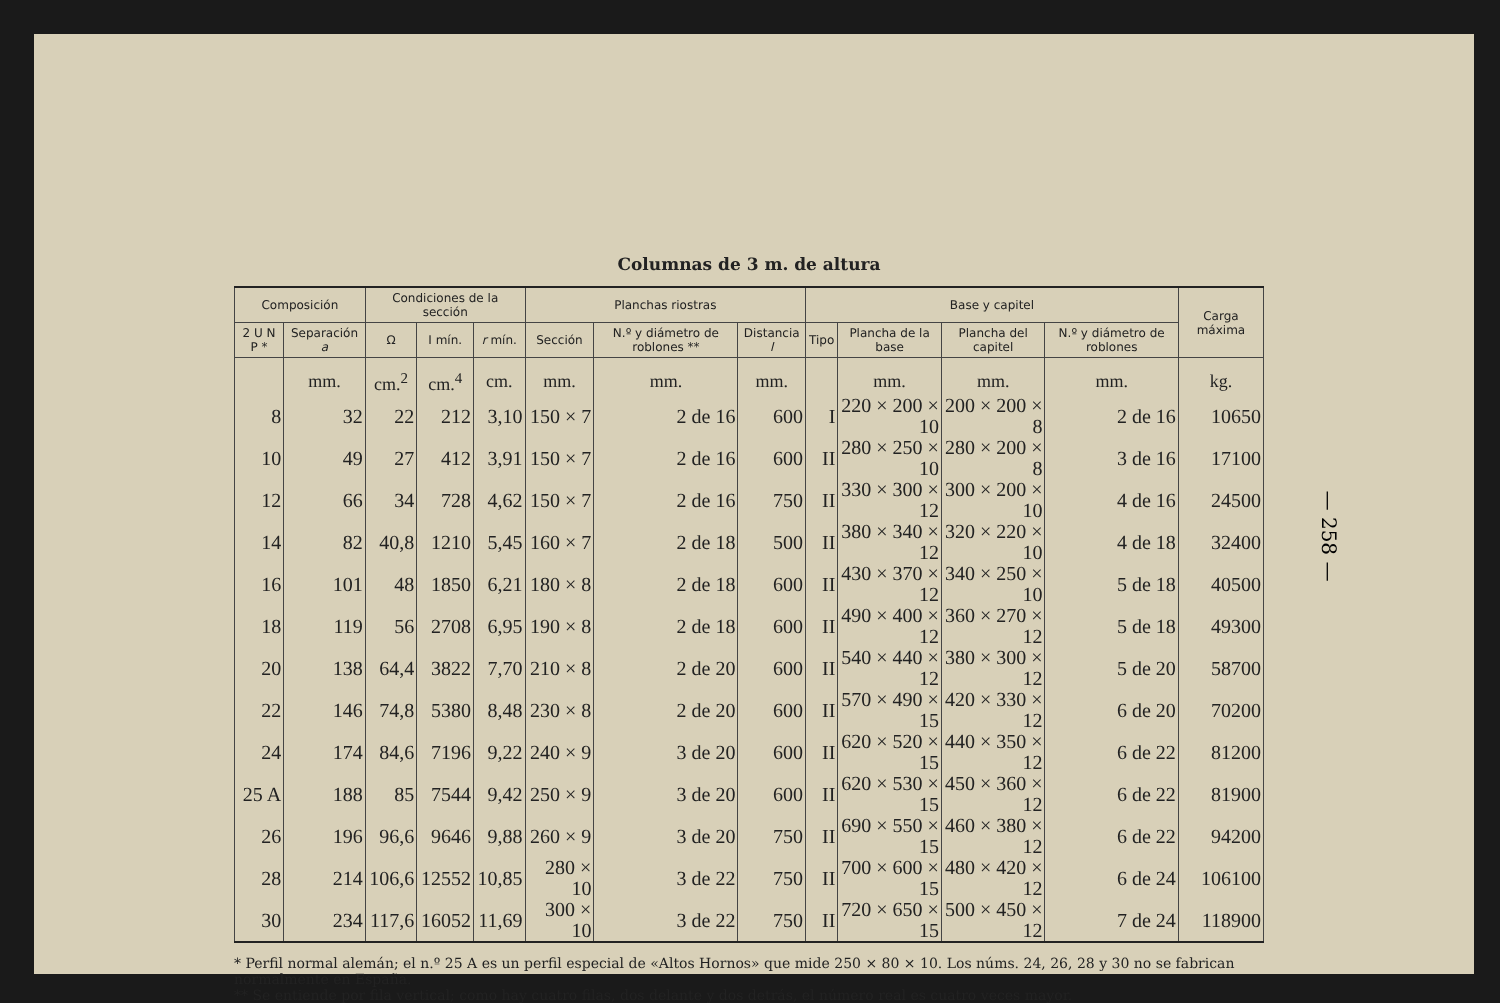Columnas de 3 m. de altura
| Composición | | Condiciones de la sección | | | Planchas riostras | | | Base y capitel | | | | Carga máxima |
| --- | --- | --- | --- | --- | --- | --- | --- | --- | --- | --- | --- | --- |
| 2 U N P * | Separación a | Ω | I mín. | r mín. | Sección | N.º y diámetro de roblones ** | Distancia l | Tipo | Plancha de la base | Plancha del capitel | N.º y diámetro de roblones | |
| | mm. | cm.<sup>2</sup> | cm.<sup>4</sup> | cm. | mm. | mm. | mm. | | mm. | mm. | mm. | kg. |
| 8 | 32 | 22 | 212 | 3,10 | 150 × 7 | 2 de 16 | 600 | I | 220 × 200 × 10 | 200 × 200 × 8 | 2 de 16 | 10650 |
| 10 | 49 | 27 | 412 | 3,91 | 150 × 7 | 2 de 16 | 600 | II | 280 × 250 × 10 | 280 × 200 × 8 | 3 de 16 | 17100 |
| 12 | 66 | 34 | 728 | 4,62 | 150 × 7 | 2 de 16 | 750 | II | 330 × 300 × 12 | 300 × 200 × 10 | 4 de 16 | 24500 |
| 14 | 82 | 40,8 | 1210 | 5,45 | 160 × 7 | 2 de 18 | 500 | II | 380 × 340 × 12 | 320 × 220 × 10 | 4 de 18 | 32400 |
| 16 | 101 | 48 | 1850 | 6,21 | 180 × 8 | 2 de 18 | 600 | II | 430 × 370 × 12 | 340 × 250 × 10 | 5 de 18 | 40500 |
| 18 | 119 | 56 | 2708 | 6,95 | 190 × 8 | 2 de 18 | 600 | II | 490 × 400 × 12 | 360 × 270 × 12 | 5 de 18 | 49300 |
| 20 | 138 | 64,4 | 3822 | 7,70 | 210 × 8 | 2 de 20 | 600 | II | 540 × 440 × 12 | 380 × 300 × 12 | 5 de 20 | 58700 |
| 22 | 146 | 74,8 | 5380 | 8,48 | 230 × 8 | 2 de 20 | 600 | II | 570 × 490 × 15 | 420 × 330 × 12 | 6 de 20 | 70200 |
| 24 | 174 | 84,6 | 7196 | 9,22 | 240 × 9 | 3 de 20 | 600 | II | 620 × 520 × 15 | 440 × 350 × 12 | 6 de 22 | 81200 |
| 25 A | 188 | 85 | 7544 | 9,42 | 250 × 9 | 3 de 20 | 600 | II | 620 × 530 × 15 | 450 × 360 × 12 | 6 de 22 | 81900 |
| 26 | 196 | 96,6 | 9646 | 9,88 | 260 × 9 | 3 de 20 | 750 | II | 690 × 550 × 15 | 460 × 380 × 12 | 6 de 22 | 94200 |
| 28 | 214 | 106,6 | 12552 | 10,85 | 280 × 10 | 3 de 22 | 750 | II | 700 × 600 × 15 | 480 × 420 × 12 | 6 de 24 | 106100 |
| 30 | 234 | 117,6 | 16052 | 11,69 | 300 × 10 | 3 de 22 | 750 | II | 720 × 650 × 15 | 500 × 450 × 12 | 7 de 24 | 118900 |
* Perfil normal alemán; el n.º 25 A es un perfil especial de «Altos Hornos» que mide 250 × 80 × 10. Los núms. 24, 26, 28 y 30 no se fabrican normalmente en España.
** Se entiende por fila vertical; como hay cuatro filas, dos delante y dos detrás, el número real es cuatro veces mayor.
— 258 —